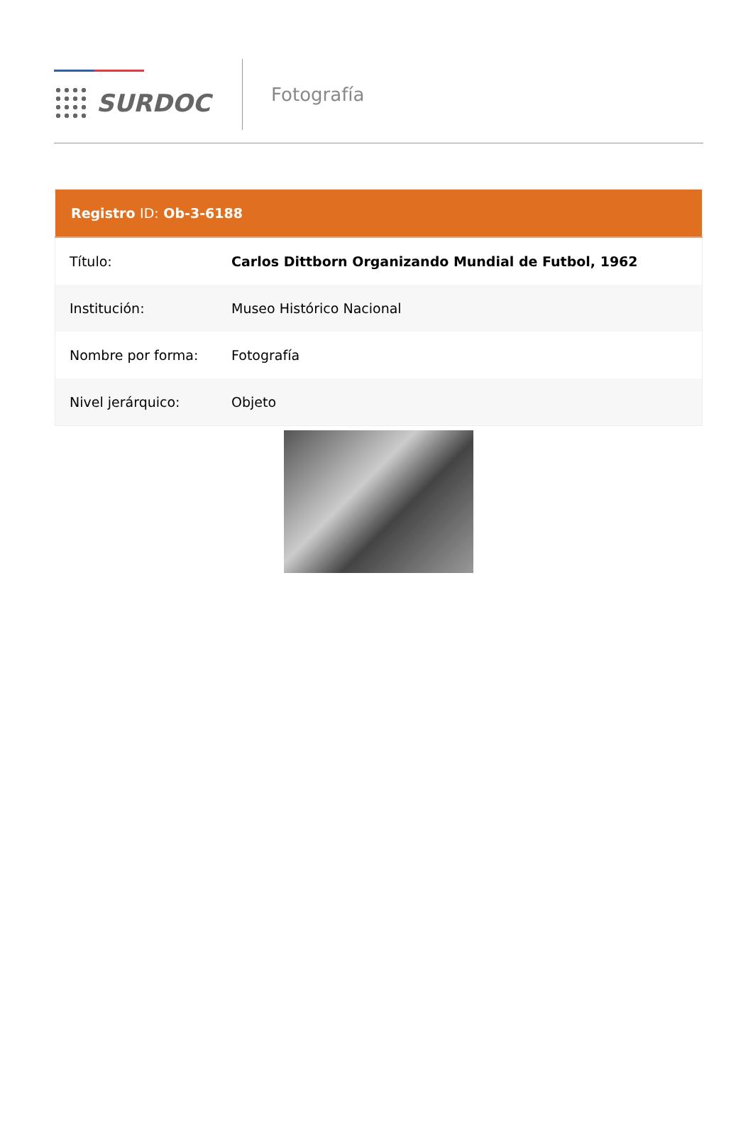SURDOC
Fotografía
| Registro ID: Ob-3-6188 | |
| --- | --- |
| Título: | Carlos Dittborn Organizando Mundial de Futbol, 1962 |
| Institución: | Museo Histórico Nacional |
| Nombre por forma: | Fotografía |
| Nivel jerárquico: | Objeto |